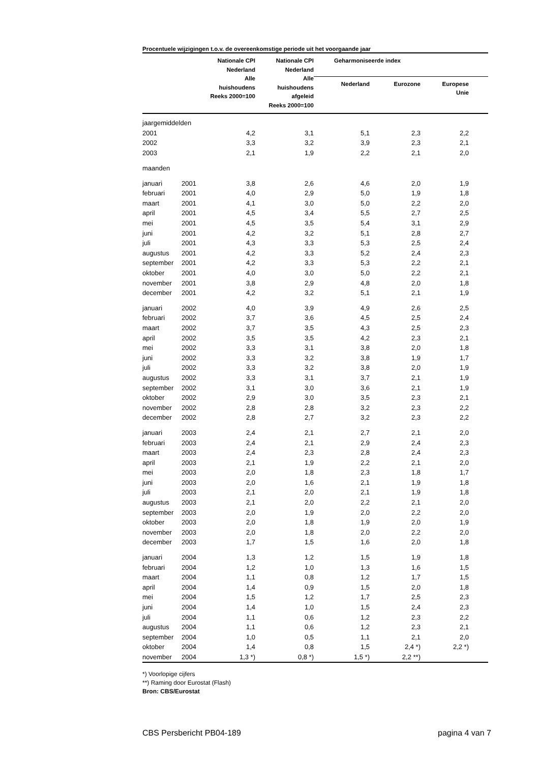Procentuele wijzigingen t.o.v. de overeenkomstige periode uit het voorgaande jaar
| | | Nationale CPI Nederland Alle huishoudens Reeks 2000=100 | Nationale CPI Nederland Alle huishoudens afgeleid Reeks 2000=100 | Geharmoniseerde index | | | |
| --- | --- | --- | --- | --- | --- | --- | --- |
| | | | | Nederland | Eurozone | Europese Unie | |
| jaargemiddelden | | | | | | | |
| 2001 | | 4,2 | 3,1 | 5,1 | 2,3 | 2,2 | |
| 2002 | | 3,3 | 3,2 | 3,9 | 2,3 | 2,1 | |
| 2003 | | 2,1 | 1,9 | 2,2 | 2,1 | 2,0 | |
| maanden | | | | | | | |
| januari | 2001 | 3,8 | 2,6 | 4,6 | 2,0 | 1,9 | |
| februari | 2001 | 4,0 | 2,9 | 5,0 | 1,9 | 1,8 | |
| maart | 2001 | 4,1 | 3,0 | 5,0 | 2,2 | 2,0 | |
| april | 2001 | 4,5 | 3,4 | 5,5 | 2,7 | 2,5 | |
| mei | 2001 | 4,5 | 3,5 | 5,4 | 3,1 | 2,9 | |
| juni | 2001 | 4,2 | 3,2 | 5,1 | 2,8 | 2,7 | |
| juli | 2001 | 4,3 | 3,3 | 5,3 | 2,5 | 2,4 | |
| augustus | 2001 | 4,2 | 3,3 | 5,2 | 2,4 | 2,3 | |
| september | 2001 | 4,2 | 3,3 | 5,3 | 2,2 | 2,1 | |
| oktober | 2001 | 4,0 | 3,0 | 5,0 | 2,2 | 2,1 | |
| november | 2001 | 3,8 | 2,9 | 4,8 | 2,0 | 1,8 | |
| december | 2001 | 4,2 | 3,2 | 5,1 | 2,1 | 1,9 | |
| januari | 2002 | 4,0 | 3,9 | 4,9 | 2,6 | 2,5 | |
| februari | 2002 | 3,7 | 3,6 | 4,5 | 2,5 | 2,4 | |
| maart | 2002 | 3,7 | 3,5 | 4,3 | 2,5 | 2,3 | |
| april | 2002 | 3,5 | 3,5 | 4,2 | 2,3 | 2,1 | |
| mei | 2002 | 3,3 | 3,1 | 3,8 | 2,0 | 1,8 | |
| juni | 2002 | 3,3 | 3,2 | 3,8 | 1,9 | 1,7 | |
| juli | 2002 | 3,3 | 3,2 | 3,8 | 2,0 | 1,9 | |
| augustus | 2002 | 3,3 | 3,1 | 3,7 | 2,1 | 1,9 | |
| september | 2002 | 3,1 | 3,0 | 3,6 | 2,1 | 1,9 | |
| oktober | 2002 | 2,9 | 3,0 | 3,5 | 2,3 | 2,1 | |
| november | 2002 | 2,8 | 2,8 | 3,2 | 2,3 | 2,2 | |
| december | 2002 | 2,8 | 2,7 | 3,2 | 2,3 | 2,2 | |
| januari | 2003 | 2,4 | 2,1 | 2,7 | 2,1 | 2,0 | |
| februari | 2003 | 2,4 | 2,1 | 2,9 | 2,4 | 2,3 | |
| maart | 2003 | 2,4 | 2,3 | 2,8 | 2,4 | 2,3 | |
| april | 2003 | 2,1 | 1,9 | 2,2 | 2,1 | 2,0 | |
| mei | 2003 | 2,0 | 1,8 | 2,3 | 1,8 | 1,7 | |
| juni | 2003 | 2,0 | 1,6 | 2,1 | 1,9 | 1,8 | |
| juli | 2003 | 2,1 | 2,0 | 2,1 | 1,9 | 1,8 | |
| augustus | 2003 | 2,1 | 2,0 | 2,2 | 2,1 | 2,0 | |
| september | 2003 | 2,0 | 1,9 | 2,0 | 2,2 | 2,0 | |
| oktober | 2003 | 2,0 | 1,8 | 1,9 | 2,0 | 1,9 | |
| november | 2003 | 2,0 | 1,8 | 2,0 | 2,2 | 2,0 | |
| december | 2003 | 1,7 | 1,5 | 1,6 | 2,0 | 1,8 | |
| januari | 2004 | 1,3 | 1,2 | 1,5 | 1,9 | 1,8 | |
| februari | 2004 | 1,2 | 1,0 | 1,3 | 1,6 | 1,5 | |
| maart | 2004 | 1,1 | 0,8 | 1,2 | 1,7 | 1,5 | |
| april | 2004 | 1,4 | 0,9 | 1,5 | 2,0 | 1,8 | |
| mei | 2004 | 1,5 | 1,2 | 1,7 | 2,5 | 2,3 | |
| juni | 2004 | 1,4 | 1,0 | 1,5 | 2,4 | 2,3 | |
| juli | 2004 | 1,1 | 0,6 | 1,2 | 2,3 | 2,2 | |
| augustus | 2004 | 1,1 | 0,6 | 1,2 | 2,3 | 2,1 | |
| september | 2004 | 1,0 | 0,5 | 1,1 | 2,1 | 2,0 | |
| oktober | 2004 | 1,4 | 0,8 | 1,5 | 2,4 *) | 2,2 *) | |
| november | 2004 | 1,3 *) | 0,8 *) | 1,5 *) | 2,2 **) | | |
*) Voorlopige cijfers
**) Raming door Eurostat (Flash)
Bron: CBS/Eurostat
CBS Persbericht PB04-189 pagina 4 van 7